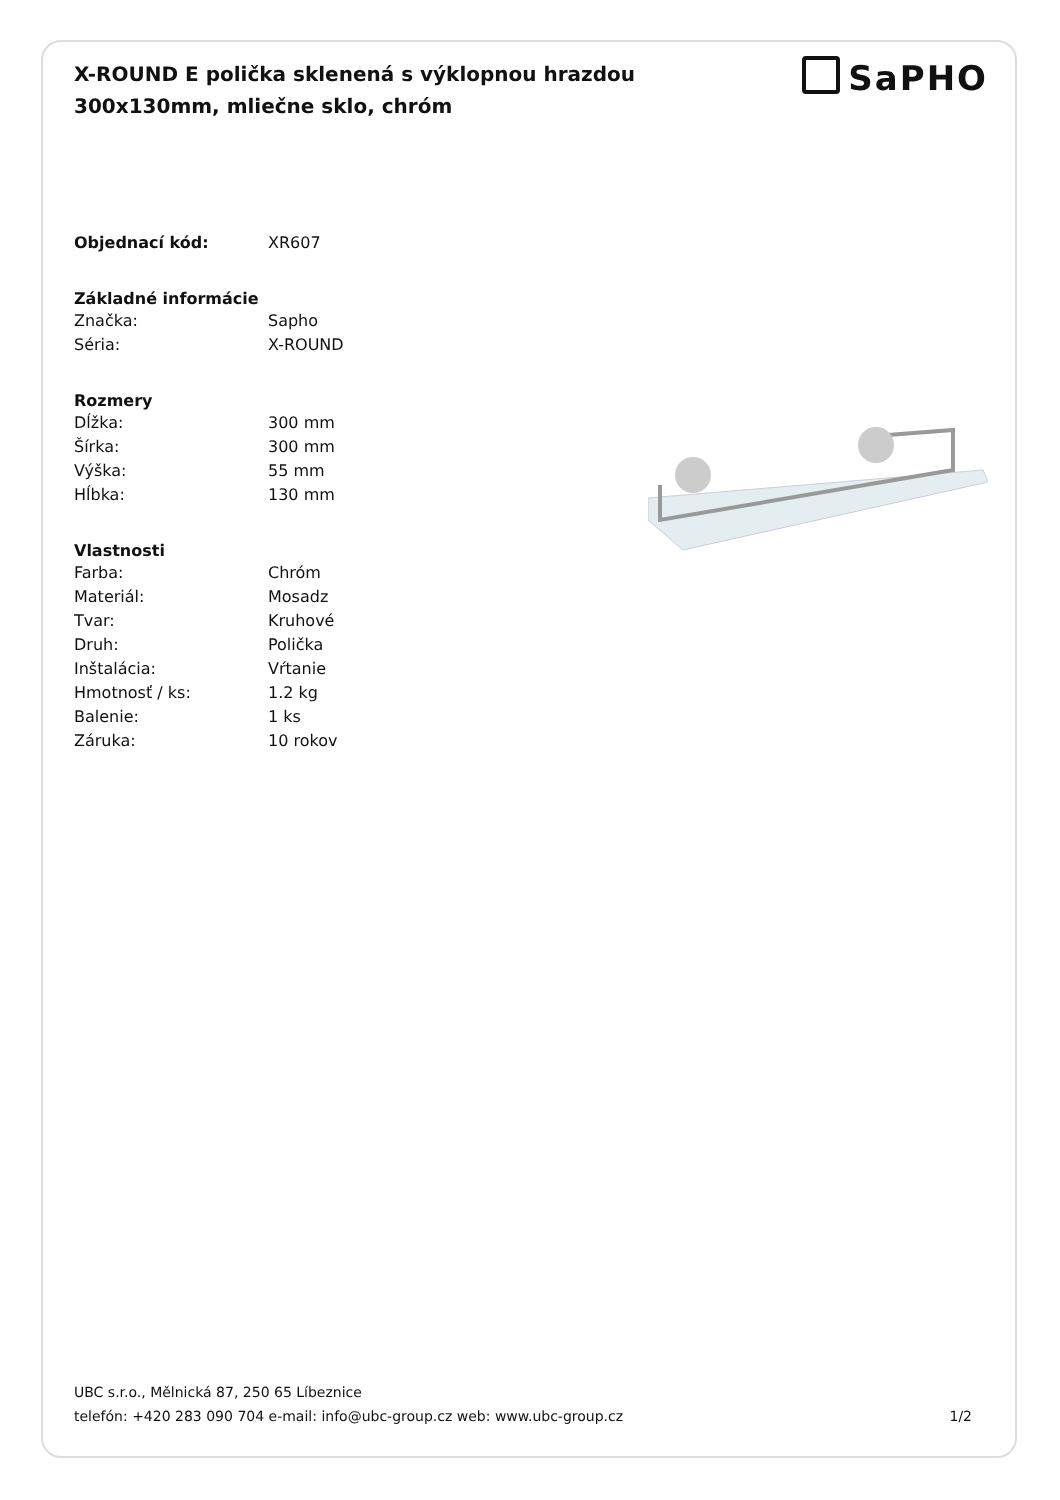X-ROUND E polička sklenená s výklopnou hrazdou
300x130mm, mliečne sklo, chróm
SaPHO
| Objednací kód: | XR607 |
| Základné informácie | |
| Značka: | Sapho |
| Séria: | X-ROUND |
| Rozmery | |
| Dĺžka: | 300 mm |
| Šírka: | 300 mm |
| Výška: | 55 mm |
| Hĺbka: | 130 mm |
| Vlastnosti | |
| Farba: | Chróm |
| Materiál: | Mosadz |
| Tvar: | Kruhové |
| Druh: | Polička |
| Inštalácia: | Vŕtanie |
| Hmotnosť / ks: | 1.2 kg |
| Balenie: | 1 ks |
| Záruka: | 10 rokov |
UBC s.r.o., Mělnická 87, 250 65 Líbeznice
telefón: +420 283 090 704 e-mail: info@ubc-group.cz web: www.ubc-group.cz
1/2